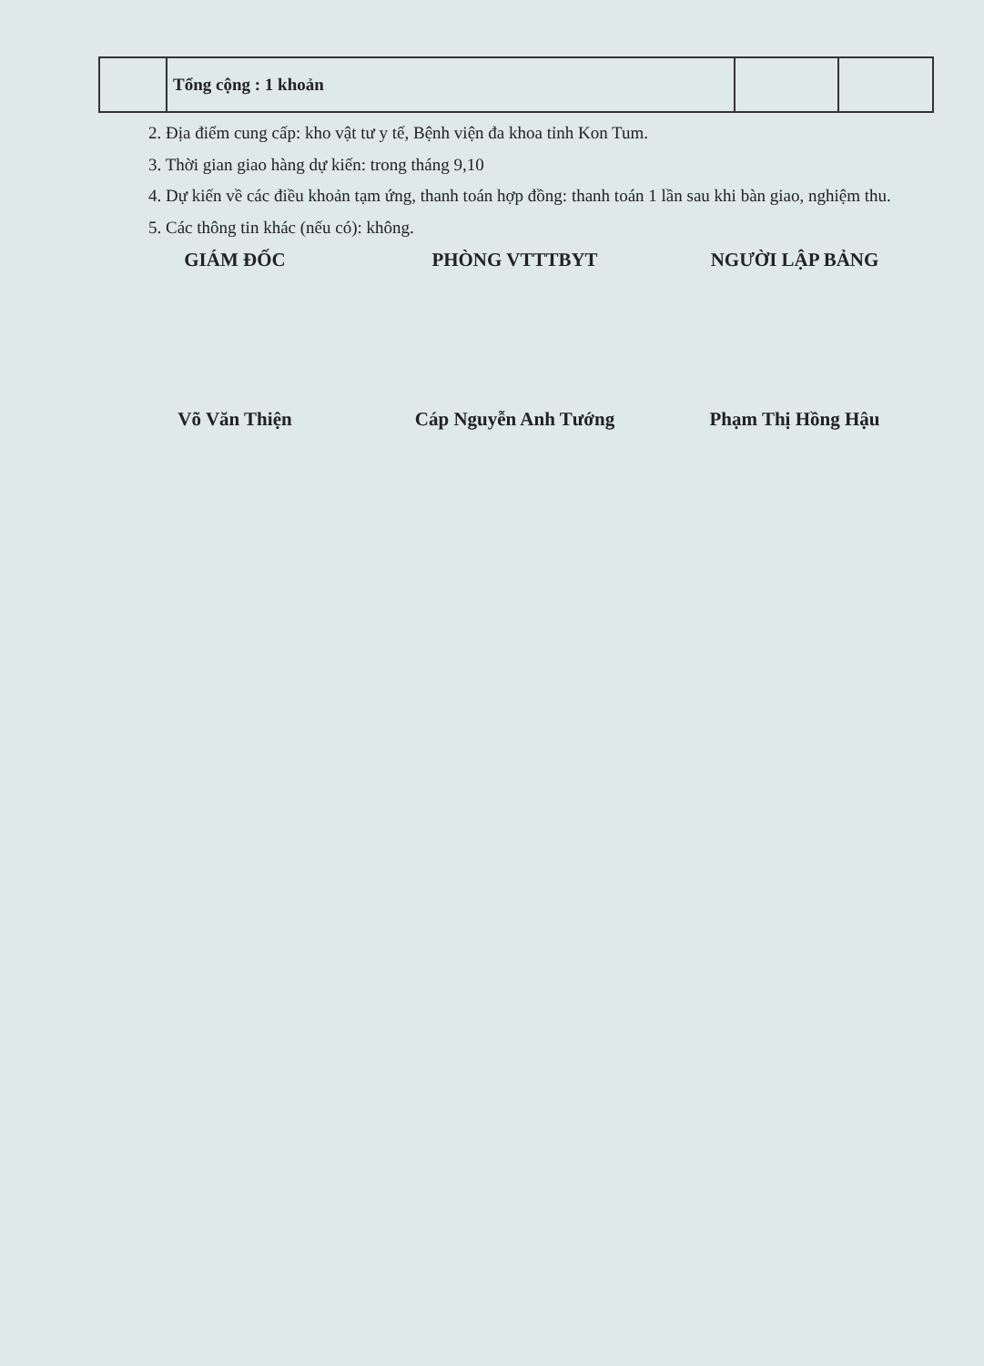| | Tổng cộng : 1 khoản | | |
2. Địa điểm cung cấp: kho vật tư y tế, Bệnh viện đa khoa tỉnh Kon Tum.
3. Thời gian giao hàng dự kiến: trong tháng 9,10
4. Dự kiến về các điều khoản tạm ứng, thanh toán hợp đồng: thanh toán 1 lần sau khi bàn giao, nghiệm thu.
5. Các thông tin khác (nếu có): không.
GIÁM ĐỐC
Võ Văn Thiện
PHÒNG VTTTBYT
Cáp Nguyễn Anh Tướng
NGƯỜI LẬP BẢNG
Phạm Thị Hồng Hậu